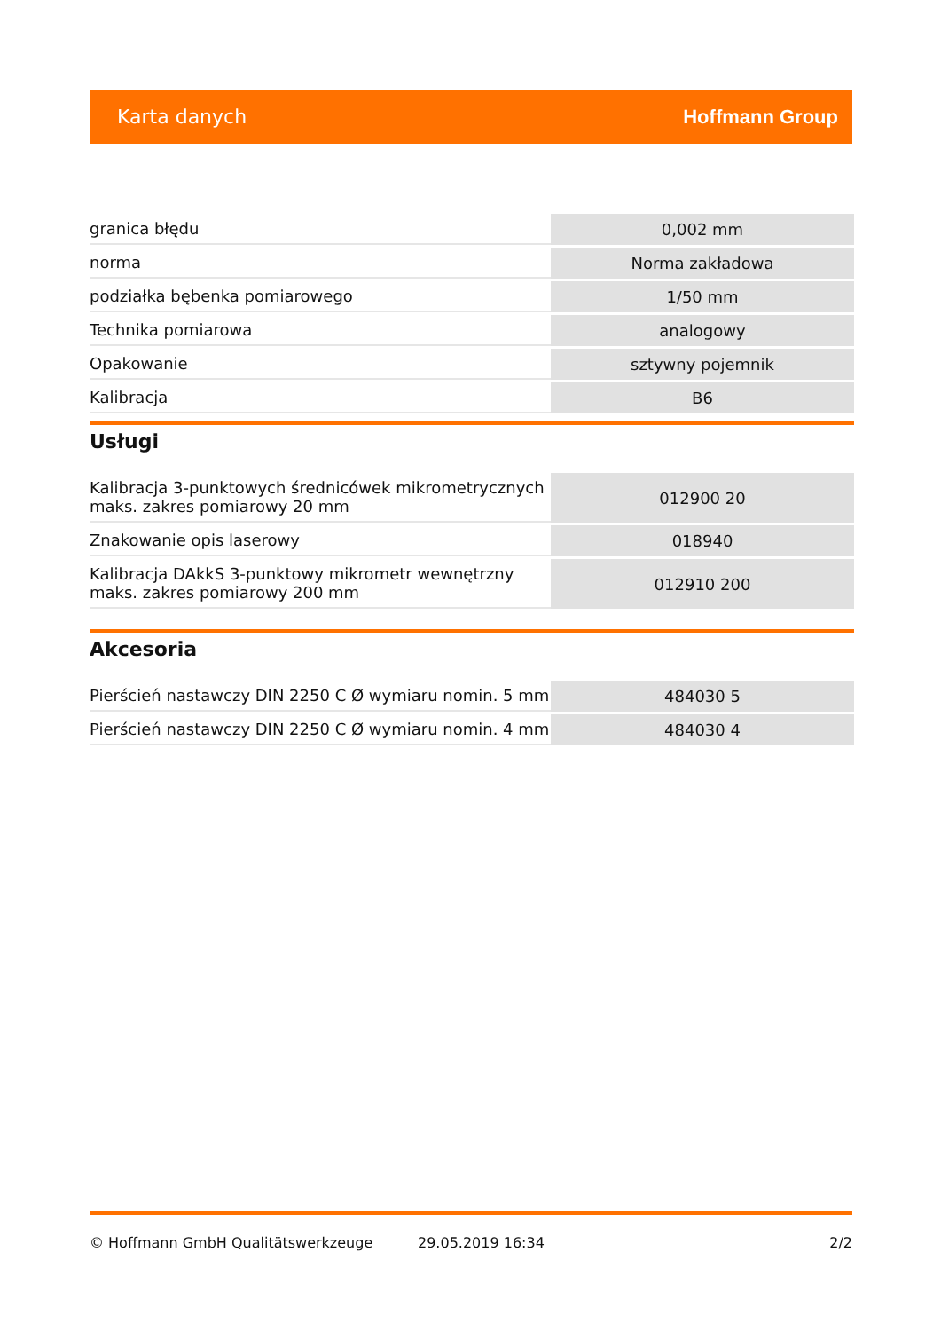Karta danych Hoffmann Group
| granica błędu | 0,002 mm |
| norma | Norma zakładowa |
| podziałka bębenka pomiarowego | 1/50 mm |
| Technika pomiarowa | analogowy |
| Opakowanie | sztywny pojemnik |
| Kalibracja | B6 |
Usługi
| Kalibracja 3-punktowych średnicówek mikrometrycznych maks. zakres pomiarowy 20 mm | 012900 20 |
| Znakowanie opis laserowy | 018940 |
| Kalibracja DAkkS 3-punktowy mikrometr wewnętrzny maks. zakres pomiarowy 200 mm | 012910 200 |
Akcesoria
| Pierścień nastawczy DIN 2250 C Ø wymiaru nomin. 5 mm | 484030 5 |
| Pierścień nastawczy DIN 2250 C Ø wymiaru nomin. 4 mm | 484030 4 |
© Hoffmann GmbH Qualitätswerkzeuge 29.05.2019 16:34 2/2